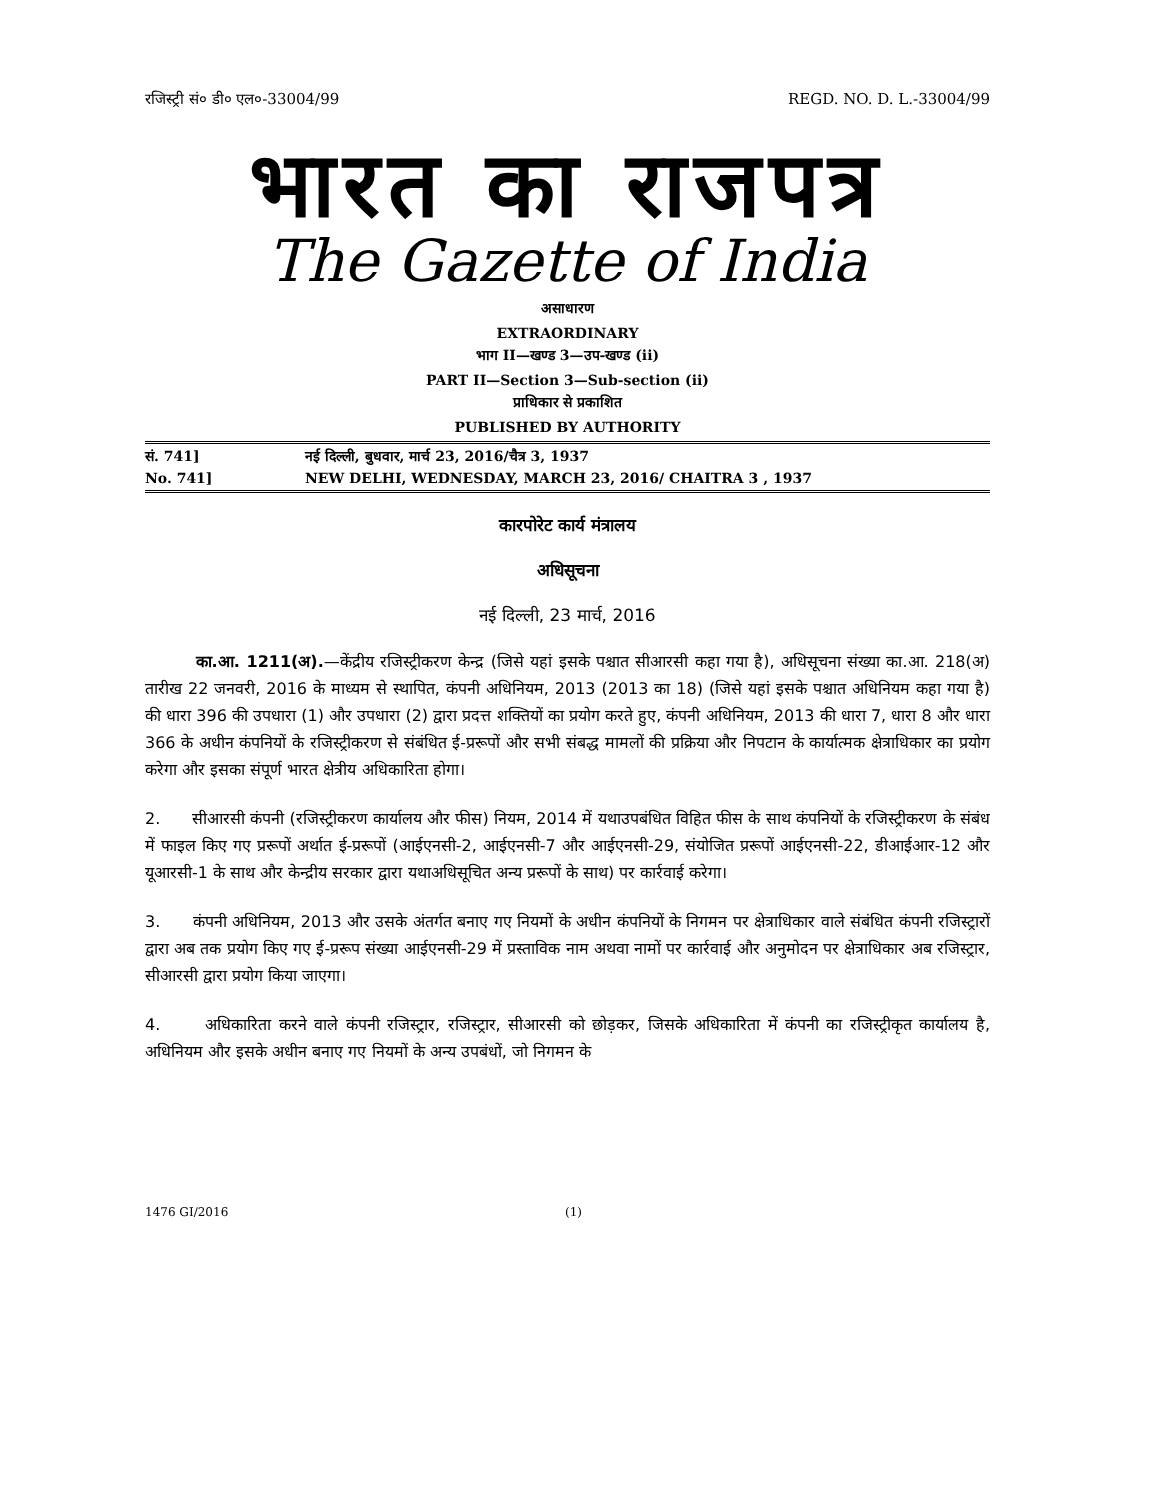रजिस्ट्री सं० डी० एल०-33004/99 REGD. NO. D. L.-33004/99
भारत का राजपत्र
The Gazette of India
असाधारण
EXTRAORDINARY
भाग II—खण्ड 3—उप-खण्ड (ii)
PART II—Section 3—Sub-section (ii)
प्राधिकार से प्रकाशित
PUBLISHED BY AUTHORITY
सं. 741] नई दिल्ली, बुधवार, मार्च 23, 2016/चैत्र 3, 1937
No. 741] NEW DELHI, WEDNESDAY, MARCH 23, 2016/ CHAITRA 3 , 1937
कारपोरेट कार्य मंत्रालय
अधिसूचना
नई दिल्ली, 23 मार्च, 2016
का.आ. 1211(अ).—केंद्रीय रजिस्ट्रीकरण केन्द्र (जिसे यहां इसके पश्चात सीआरसी कहा गया है), अधिसूचना संख्या का.आ. 218(अ) तारीख 22 जनवरी, 2016 के माध्यम से स्थापित, कंपनी अधिनियम, 2013 (2013 का 18) (जिसे यहां इसके पश्चात अधिनियम कहा गया है) की धारा 396 की उपधारा (1) और उपधारा (2) द्वारा प्रदत्त शक्तियों का प्रयोग करते हुए, कंपनी अधिनियम, 2013 की धारा 7, धारा 8 और धारा 366 के अधीन कंपनियों के रजिस्ट्रीकरण से संबंधित ई-प्ररूपों और सभी संबद्ध मामलों की प्रक्रिया और निपटान के कार्यात्मक क्षेत्राधिकार का प्रयोग करेगा और इसका संपूर्ण भारत क्षेत्रीय अधिकारिता होगा।
2. सीआरसी कंपनी (रजिस्ट्रीकरण कार्यालय और फीस) नियम, 2014 में यथाउपबंधित विहित फीस के साथ कंपनियों के रजिस्ट्रीकरण के संबंध में फाइल किए गए प्ररूपों अर्थात ई-प्ररूपों (आईएनसी-2, आईएनसी-7 और आईएनसी-29, संयोजित प्ररूपों आईएनसी-22, डीआईआर-12 और यूआरसी-1 के साथ और केन्द्रीय सरकार द्वारा यथाअधिसूचित अन्य प्ररूपों के साथ) पर कार्रवाई करेगा।
3. कंपनी अधिनियम, 2013 और उसके अंतर्गत बनाए गए नियमों के अधीन कंपनियों के निगमन पर क्षेत्राधिकार वाले संबंधित कंपनी रजिस्ट्रारों द्वारा अब तक प्रयोग किए गए ई-प्ररूप संख्या आईएनसी-29 में प्रस्ताविक नाम अथवा नामों पर कार्रवाई और अनुमोदन पर क्षेत्राधिकार अब रजिस्ट्रार, सीआरसी द्वारा प्रयोग किया जाएगा।
4. अधिकारिता करने वाले कंपनी रजिस्ट्रार, रजिस्ट्रार, सीआरसी को छोड़कर, जिसके अधिकारिता में कंपनी का रजिस्ट्रीकृत कार्यालय है, अधिनियम और इसके अधीन बनाए गए नियमों के अन्य उपबंधों, जो निगमन के
1476 GI/2016 (1)